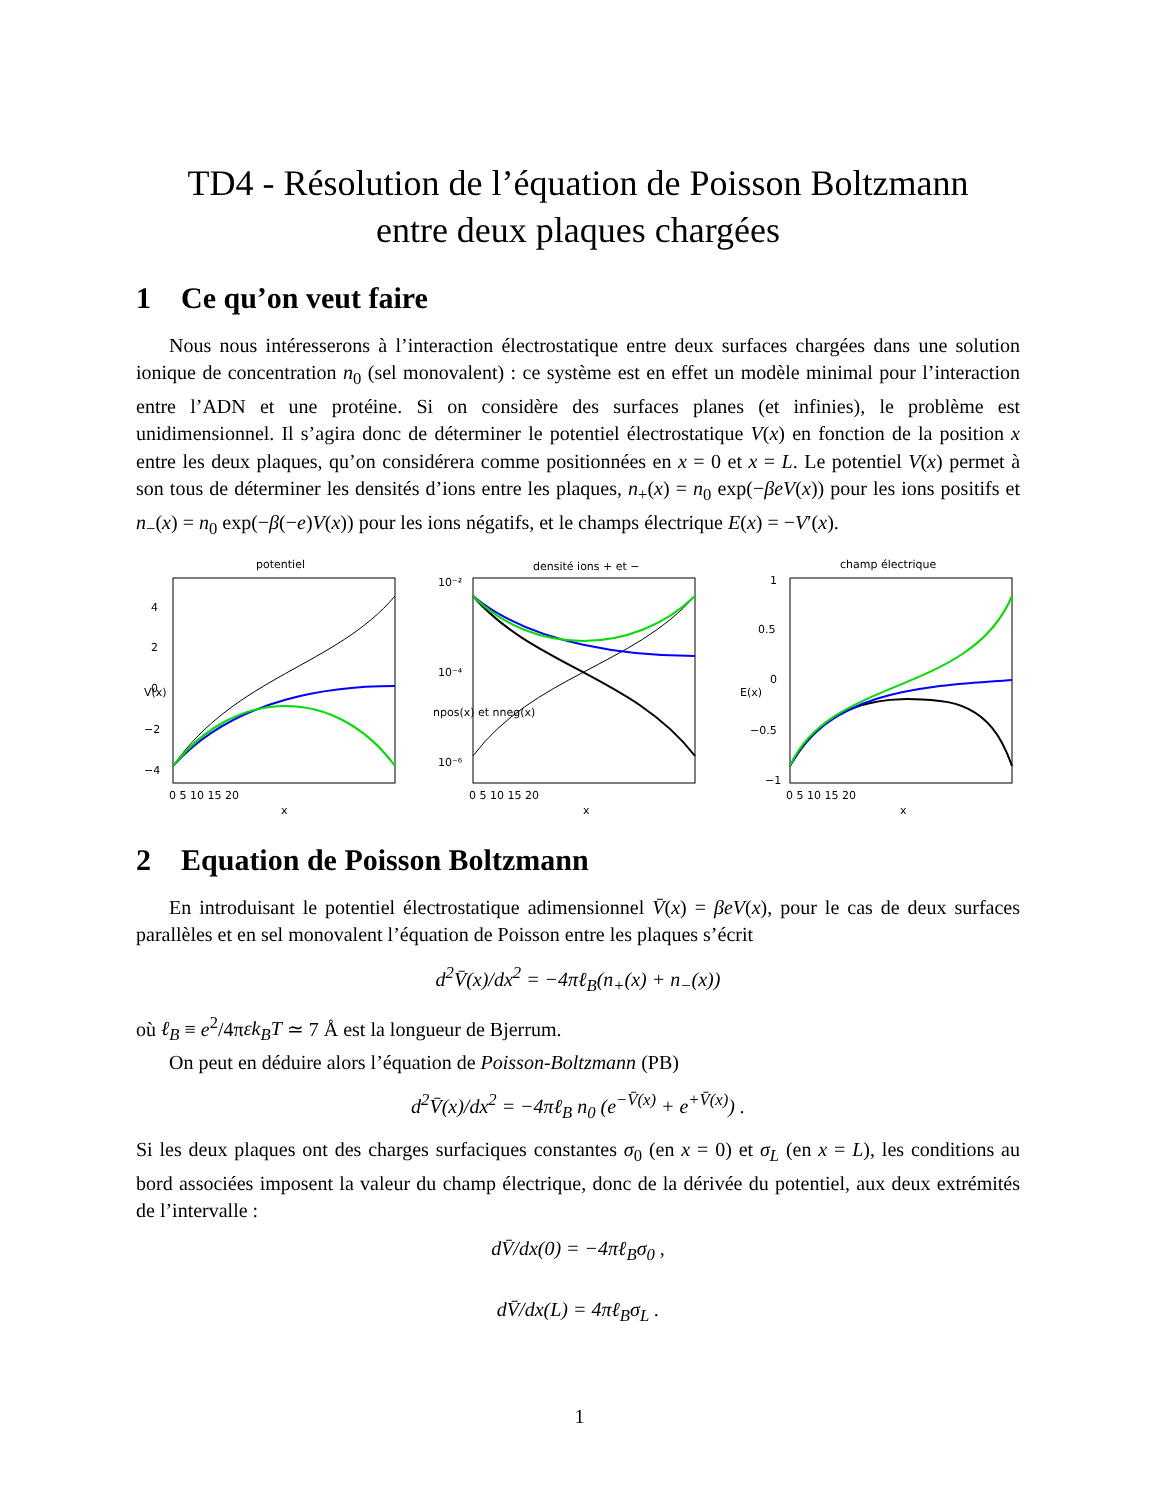TD4 - Résolution de l’équation de Poisson Boltzmann
entre deux plaques chargées
1 Ce qu’on veut faire
Nous nous intéresserons à l’interaction électrostatique entre deux surfaces chargées dans une solution ionique de concentration n<sub>0</sub> (sel monovalent) : ce système est en effet un modèle minimal pour l’interaction entre l’ADN et une protéine. Si on considère des surfaces planes (et infinies), le problème est unidimensionnel. Il s’agira donc de déterminer le potentiel électrostatique V(x) en fonction de la position x entre les deux plaques, qu’on considérera comme positionnées en x = 0 et x = L. Le potentiel V(x) permet à son tous de déterminer les densités d’ions entre les plaques, n<sub>+</sub>(x) = n<sub>0</sub> exp(−βeV(x)) pour les ions positifs et n<sub>−</sub>(x) = n<sub>0</sub> exp(−β(−e)V(x)) pour les ions négatifs, et le champs électrique E(x) = −V′(x).
potentiel
4
2
0
−2
−4
0 5 10 15 20
x
V(x)
densité ions + et −
10⁻²
10⁻⁴
10⁻⁶
0 5 10 15 20
x
npos(x) et nneg(x)
champ électrique
1
0.5
0
−0.5
−1
0 5 10 15 20
x
E(x)
2 Equation de Poisson Boltzmann
En introduisant le potentiel électrostatique adimensionnel V̄(x) = βeV(x), pour le cas de deux surfaces parallèles et en sel monovalent l’équation de Poisson entre les plaques s’écrit
d<sup>2</sup>V̄(x)/dx<sup>2</sup> = −4πℓ<sub>B</sub>(n<sub>+</sub>(x) + n<sub>−</sub>(x))
où ℓ<sub>B</sub> ≡ e<sup>2</sup>/4πεk<sub>B</sub>T ≃ 7 Å est la longueur de Bjerrum.
On peut en déduire alors l’équation de Poisson-Boltzmann (PB)
d<sup>2</sup>V̄(x)/dx<sup>2</sup> = −4πℓ<sub>B</sub> n<sub>0</sub> (e<sup>−V̄(x)</sup> + e<sup>+V̄(x)</sup>) .
Si les deux plaques ont des charges surfaciques constantes σ<sub>0</sub> (en x = 0) et σ<sub>L</sub> (en x = L), les conditions au bord associées imposent la valeur du champ électrique, donc de la dérivée du potentiel, aux deux extrémités de l’intervalle :
dV̄/dx(0) = −4πℓ<sub>B</sub>σ<sub>0</sub> ,
dV̄/dx(L) = 4πℓ<sub>B</sub>σ<sub>L</sub> .
1